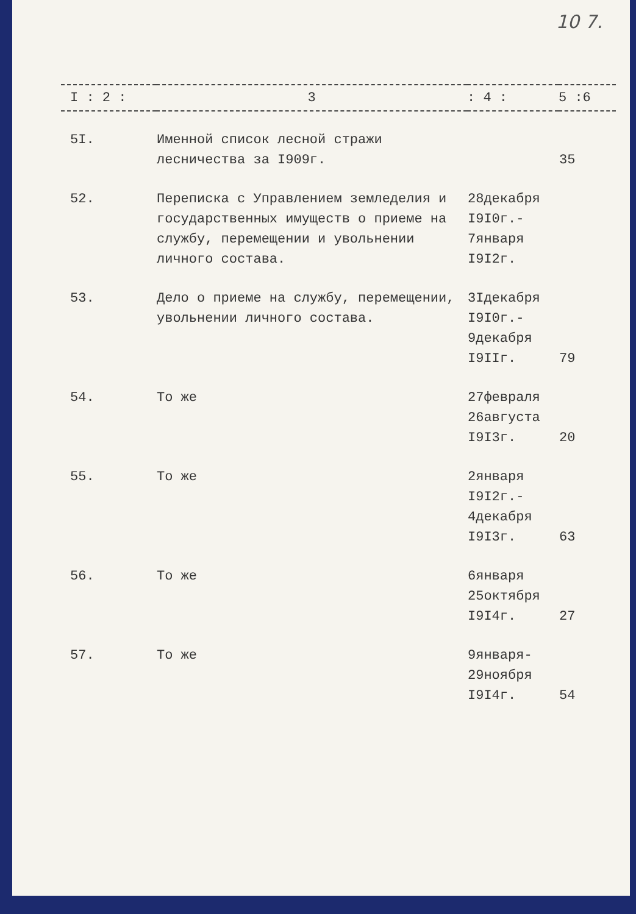10 7.
| I : 2 : | 3 | : 4 : | 5 :6 |
| --- | --- | --- | --- |
| 5I. | Именной список лесной стражи лесничества за I909г. | | 35 |
| 52. | Переписка с Управлением земледелия и государственных имуществ о приеме на службу, перемещении и увольнении личного состава. | 28декабря I9I0г.- 7января I9I2г. | |
| 53. | Дело о приеме на службу, перемещении, увольнении личного состава. | 3Iдекабря I9I0г.- 9декабря I9IIг. | 79 |
| 54. | То же | 27февраля 26августа I9I3г. | 20 |
| 55. | То же | 2января I9I2г.- 4декабря I9I3г. | 63 |
| 56. | То же | 6января 25октября I9I4г. | 27 |
| 57. | То же | 9января- 29ноября I9I4г. | 54 |